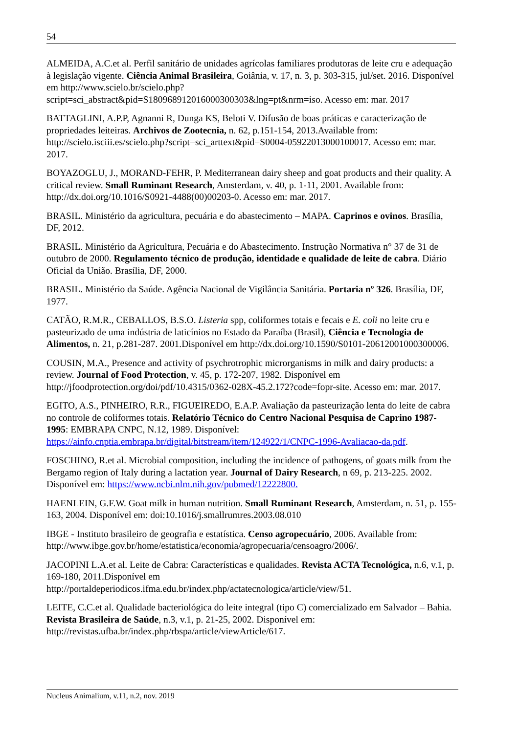54
ALMEIDA, A.C.et al. Perfil sanitário de unidades agrícolas familiares produtoras de leite cru e adequação à legislação vigente. Ciência Animal Brasileira, Goiânia, v. 17, n. 3, p. 303-315, jul/set. 2016. Disponível em http://www.scielo.br/scielo.php?script=sci_abstract&pid=S180968912016000300303&lng=pt&nrm=iso. Acesso em: mar. 2017
BATTAGLINI, A.P.P, Agnanni R, Dunga KS, Beloti V. Difusão de boas práticas e caracterização de propriedades leiteiras. Archivos de Zootecnia, n. 62, p.151-154, 2013.Available from: http://scielo.isciii.es/scielo.php?script=sci_arttext&pid=S0004-05922013000100017. Acesso em: mar. 2017.
BOYAZOGLU, J., MORAND-FEHR, P. Mediterranean dairy sheep and goat products and their quality. A critical review. Small Ruminant Research, Amsterdam, v. 40, p. 1-11, 2001. Available from: http://dx.doi.org/10.1016/S0921-4488(00)00203-0. Acesso em: mar. 2017.
BRASIL. Ministério da agricultura, pecuária e do abastecimento – MAPA. Caprinos e ovinos. Brasília, DF, 2012.
BRASIL. Ministério da Agricultura, Pecuária e do Abastecimento. Instrução Normativa n° 37 de 31 de outubro de 2000. Regulamento técnico de produção, identidade e qualidade de leite de cabra. Diário Oficial da União. Brasília, DF, 2000.
BRASIL. Ministério da Saúde. Agência Nacional de Vigilância Sanitária. Portaria nº 326. Brasília, DF, 1977.
CATÃO, R.M.R., CEBALLOS, B.S.O. Listeria spp, coliformes totais e fecais e E. coli no leite cru e pasteurizado de uma indústria de laticínios no Estado da Paraíba (Brasil), Ciência e Tecnologia de Alimentos, n. 21, p.281-287. 2001.Disponível em http://dx.doi.org/10.1590/S0101-20612001000300006.
COUSIN, M.A., Presence and activity of psychrotrophic microrganisms in milk and dairy products: a review. Journal of Food Protection, v. 45, p. 172-207, 1982. Disponível em http://jfoodprotection.org/doi/pdf/10.4315/0362-028X-45.2.172?code=fopr-site. Acesso em: mar. 2017.
EGITO, A.S., PINHEIRO, R.R., FIGUEIREDO, E.A.P. Avaliação da pasteurização lenta do leite de cabra no controle de coliformes totais. Relatório Técnico do Centro Nacional Pesquisa de Caprino 1987-1995: EMBRAPA CNPC, N.12, 1989. Disponível: https://ainfo.cnptia.embrapa.br/digital/bitstream/item/124922/1/CNPC-1996-Avaliacao-da.pdf.
FOSCHINO, R.et al. Microbial composition, including the incidence of pathogens, of goats milk from the Bergamo region of Italy during a lactation year. Journal of Dairy Research, n 69, p. 213-225. 2002. Disponível em: https://www.ncbi.nlm.nih.gov/pubmed/12222800.
HAENLEIN, G.F.W. Goat milk in human nutrition. Small Ruminant Research, Amsterdam, n. 51, p. 155-163, 2004. Disponível em: doi:10.1016/j.smallrumres.2003.08.010
IBGE - Instituto brasileiro de geografia e estatística. Censo agropecuário, 2006. Available from: http://www.ibge.gov.br/home/estatistica/economia/agropecuaria/censoagro/2006/.
JACOPINI L.A.et al. Leite de Cabra: Características e qualidades. Revista ACTA Tecnológica, n.6, v.1, p. 169-180, 2011.Disponível em http://portaldeperiodicos.ifma.edu.br/index.php/actatecnologica/article/view/51.
LEITE, C.C.et al. Qualidade bacteriológica do leite integral (tipo C) comercializado em Salvador – Bahia. Revista Brasileira de Saúde, n.3, v.1, p. 21-25, 2002. Disponível em: http://revistas.ufba.br/index.php/rbspa/article/viewArticle/617.
Nucleus Animalium, v.11, n.2, nov. 2019